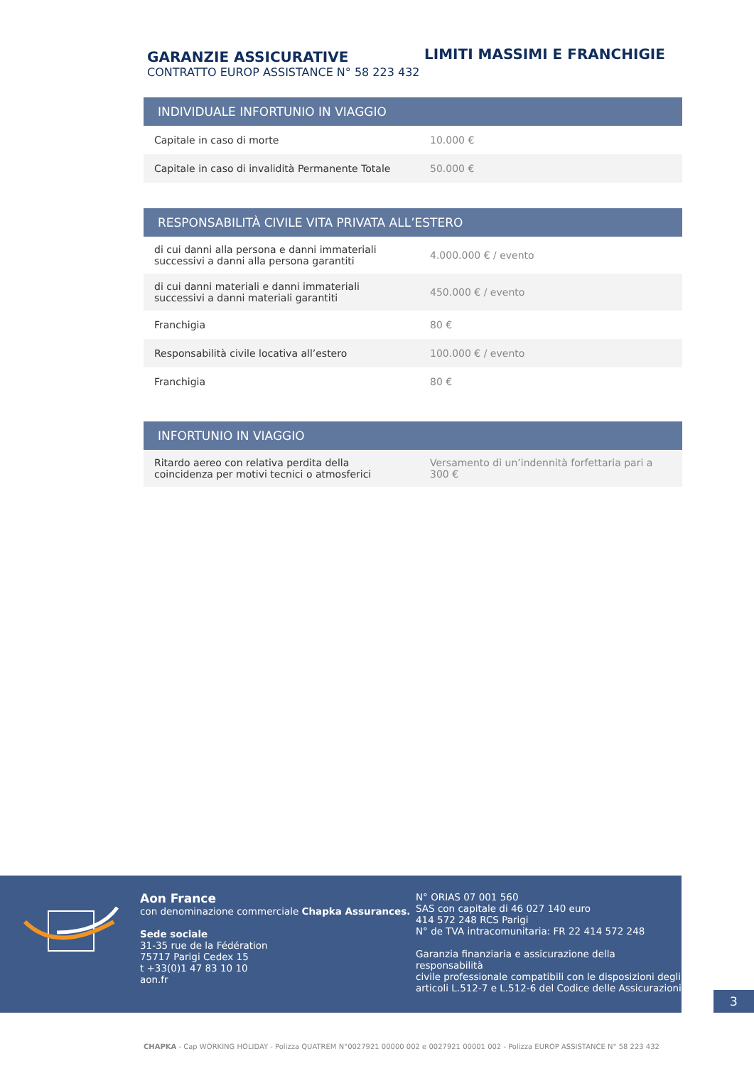GARANZIE ASSICURATIVE
CONTRATTO EUROP ASSISTANCE N° 58 223 432
LIMITI MASSIMI E FRANCHIGIE
| INDIVIDUALE INFORTUNIO IN VIAGGIO | |
| --- | --- |
| Capitale in caso di morte | 10.000 € |
| Capitale in caso di invalidità Permanente Totale | 50.000 € |
| RESPONSABILITÀ CIVILE VITA PRIVATA ALL’ESTERO | |
| --- | --- |
| di cui danni alla persona e danni immateriali successivi a danni alla persona garantiti | 4.000.000 € / evento |
| di cui danni materiali e danni immateriali successivi a danni materiali garantiti | 450.000 € / evento |
| Franchigia | 80 € |
| Responsabilità civile locativa all’estero | 100.000 € / evento |
| Franchigia | 80 € |
| INFORTUNIO IN VIAGGIO | |
| --- | --- |
| Ritardo aereo con relativa perdita della coincidenza per motivi tecnici o atmosferici | Versamento di un’indennità forfettaria pari a 300 € |
Aon France
con denominazione commerciale Chapka Assurances.
Sede sociale
31-35 rue de la Fédération
75717 Parigi Cedex 15
t +33(0)1 47 83 10 10
aon.fr
N° ORIAS 07 001 560
SAS con capitale di 46 027 140 euro
414 572 248 RCS Parigi
N° de TVA intracomunitaria: FR 22 414 572 248
Garanzia finanziaria e assicurazione della responsabilità
civile professionale compatibili con le disposizioni degli
articoli L.512-7 e L.512-6 del Codice delle Assicurazioni
3
CHAPKA - Cap WORKING HOLIDAY - Polizza QUATREM N°0027921 00000 002 e 0027921 00001 002 - Polizza EUROP ASSISTANCE N° 58 223 432